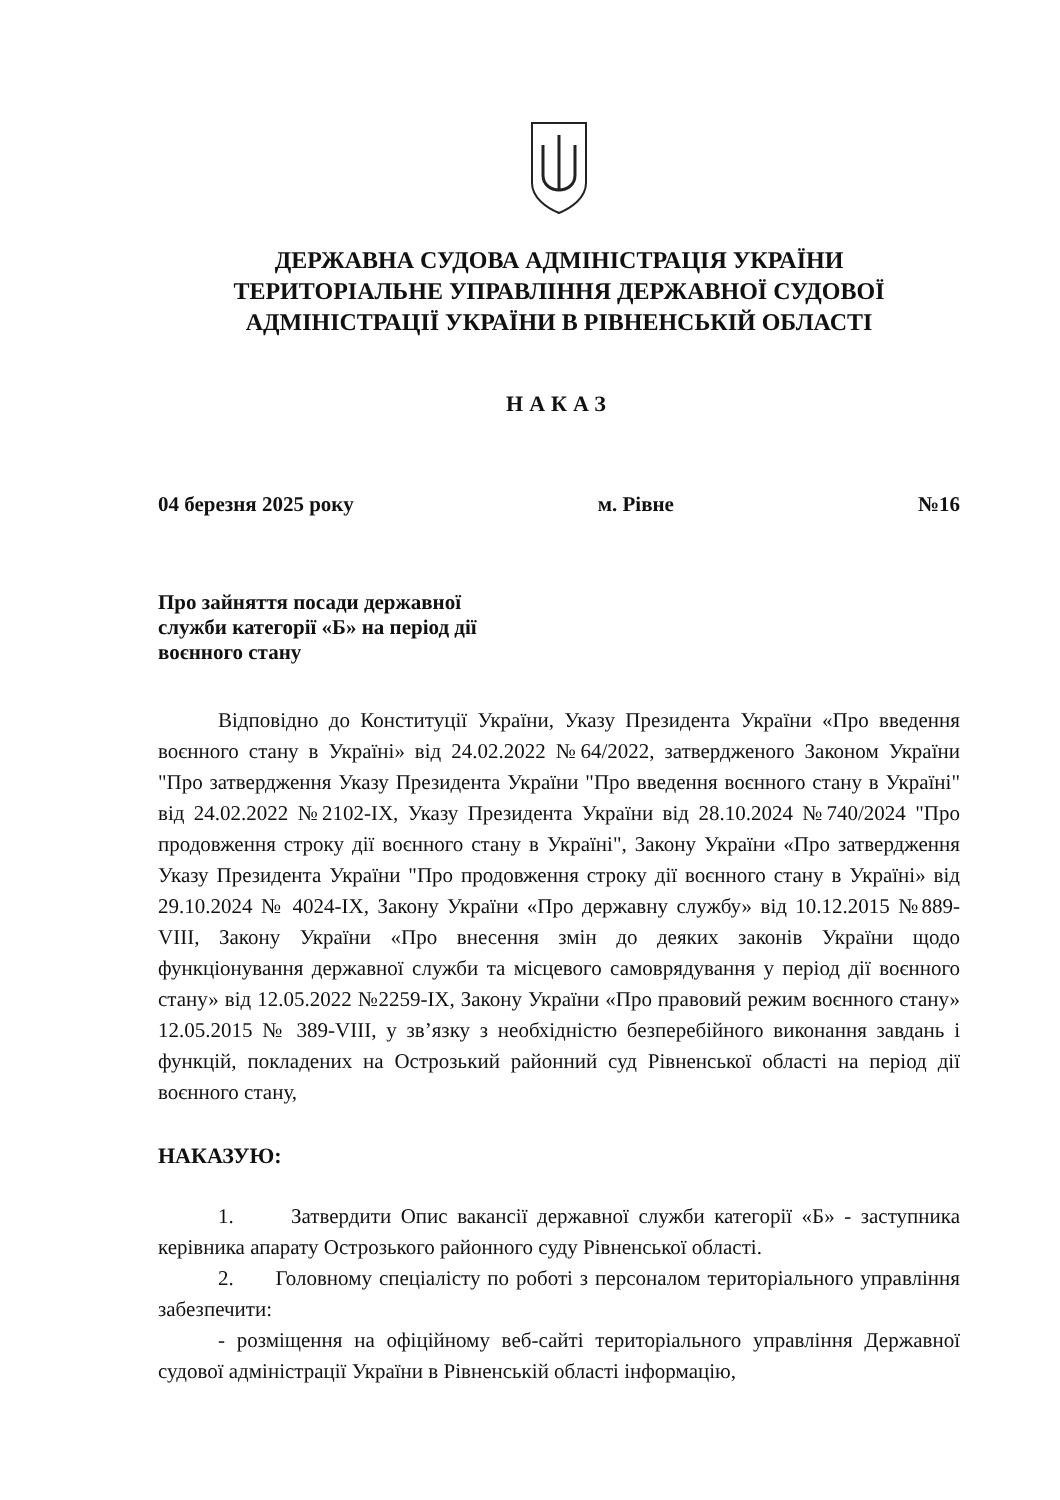ДЕРЖАВНА СУДОВА АДМІНІСТРАЦІЯ УКРАЇНИ
ТЕРИТОРІАЛЬНЕ УПРАВЛІННЯ ДЕРЖАВНОЇ СУДОВОЇ
АДМІНІСТРАЦІЇ УКРАЇНИ В РІВНЕНСЬКІЙ ОБЛАСТІ
НАКАЗ
04 березня 2025 року м. Рівне №16
Про зайняття посади державної служби категорії «Б» на період дії воєнного стану
Відповідно до Конституції України, Указу Президента України «Про введення воєнного стану в Україні» від 24.02.2022 №64/2022, затвердженого Законом України "Про затвердження Указу Президента України "Про введення воєнного стану в Україні" від 24.02.2022 №2102-IX, Указу Президента України від 28.10.2024 №740/2024 "Про продовження строку дії воєнного стану в Україні", Закону України «Про затвердження Указу Президента України "Про продовження строку дії воєнного стану в Україні» від 29.10.2024 № 4024-IX, Закону України «Про державну службу» від 10.12.2015 №889-VIII, Закону України «Про внесення змін до деяких законів України щодо функціонування державної служби та місцевого самоврядування у період дії воєнного стану» від 12.05.2022 №2259-IX, Закону України «Про правовий режим воєнного стану» 12.05.2015 № 389-VIII, у зв’язку з необхідністю безперебійного виконання завдань і функцій, покладених на Острозький районний суд Рівненської області на період дії воєнного стану,
НАКАЗУЮ:
1. Затвердити Опис вакансії державної служби категорії «Б» - заступника керівника апарату Острозького районного суду Рівненської області.
2. Головному спеціалісту по роботі з персоналом територіального управління забезпечити:
- розміщення на офіційному веб-сайті територіального управління Державної судової адміністрації України в Рівненській області інформацію,